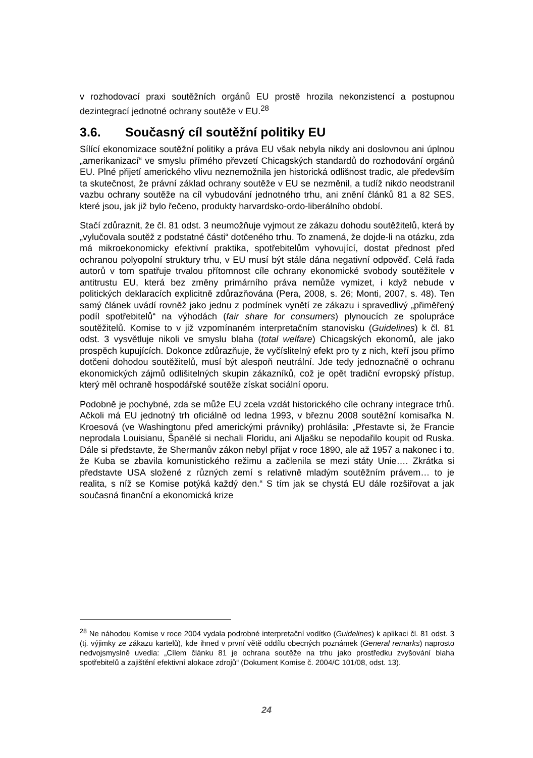v rozhodovací praxi soutěžních orgánů EU prostě hrozila nekonzistencí a postupnou dezintegrací jednotné ochrany soutěže v EU.<sup>28</sup>
3.6. Současný cíl soutěžní politiky EU
Sílící ekonomizace soutěžní politiky a práva EU však nebyla nikdy ani doslovnou ani úplnou „amerikanizací“ ve smyslu přímého převzetí Chicagských standardů do rozhodování orgánů EU. Plné přijetí amerického vlivu neznemožnila jen historická odlišnost tradic, ale především ta skutečnost, že právní základ ochrany soutěže v EU se nezměnil, a tudíž nikdo neodstranil vazbu ochrany soutěže na cíl vybudování jednotného trhu, ani znění článků 81 a 82 SES, které jsou, jak již bylo řečeno, produkty harvardsko-ordo-liberálního období.
Stačí zdůraznit, že čl. 81 odst. 3 neumožňuje vyjmout ze zákazu dohodu soutěžitelů, která by „vylučovala soutěž z podstatné části“ dotčeného trhu. To znamená, že dojde-li na otázku, zda má mikroekonomicky efektivní praktika, spotřebitelům vyhovující, dostat přednost před ochranou polyopolní struktury trhu, v EU musí být stále dána negativní odpověď. Celá řada autorů v tom spatřuje trvalou přítomnost cíle ochrany ekonomické svobody soutěžitele v antitrustu EU, která bez změny primárního práva nemůže vymizet, i když nebude v politických deklaracích explicitně zdůrazňována (Pera, 2008, s. 26; Monti, 2007, s. 48). Ten samý článek uvádí rovněž jako jednu z podmínek vynětí ze zákazu i spravedlivý „přiměřený podíl spotřebitelů“ na výhodách (fair share for consumers) plynoucích ze spolupráce soutěžitelů. Komise to v již vzpomínaném interpretačním stanovisku (Guidelines) k čl. 81 odst. 3 vysvětluje nikoli ve smyslu blaha (total welfare) Chicagských ekonomů, ale jako prospěch kupujících. Dokonce zdůrazňuje, že vyčíslitelný efekt pro ty z nich, kteří jsou přímo dotčeni dohodou soutěžitelů, musí být alespoň neutrální. Jde tedy jednoznačně o ochranu ekonomických zájmů odlišitelných skupin zákazníků, což je opět tradiční evropský přístup, který měl ochraně hospodářské soutěže získat sociální oporu.
Podobně je pochybné, zda se může EU zcela vzdát historického cíle ochrany integrace trhů. Ačkoli má EU jednotný trh oficiálně od ledna 1993, v březnu 2008 soutěžní komisařka N. Kroesová (ve Washingtonu před americkými právníky) prohlásila: „Přestavte si, že Francie neprodala Louisianu, Španělé si nechali Floridu, ani Aljašku se nepodařilo koupit od Ruska. Dále si představte, že Shermanův zákon nebyl přijat v roce 1890, ale až 1957 a nakonec i to, že Kuba se zbavila komunistického režimu a začlenila se mezi státy Unie…. Zkrátka si představte USA složené z různých zemí s relativně mladým soutěžním právem… to je realita, s níž se Komise potýká každý den.“ S tím jak se chystá EU dále rozšiřovat a jak současná finanční a ekonomická krize
<sup>28</sup> Ne náhodou Komise v roce 2004 vydala podrobné interpretační vodítko (Guidelines) k aplikaci čl. 81 odst. 3 (tj. výjimky ze zákazu kartelů), kde ihned v první větě oddílu obecných poznámek (General remarks) naprosto nedvojsmyslně uvedla: „Cílem článku 81 je ochrana soutěže na trhu jako prostředku zvyšování blaha spotřebitelů a zajištění efektivní alokace zdrojů“ (Dokument Komise č. 2004/C 101/08, odst. 13).
24